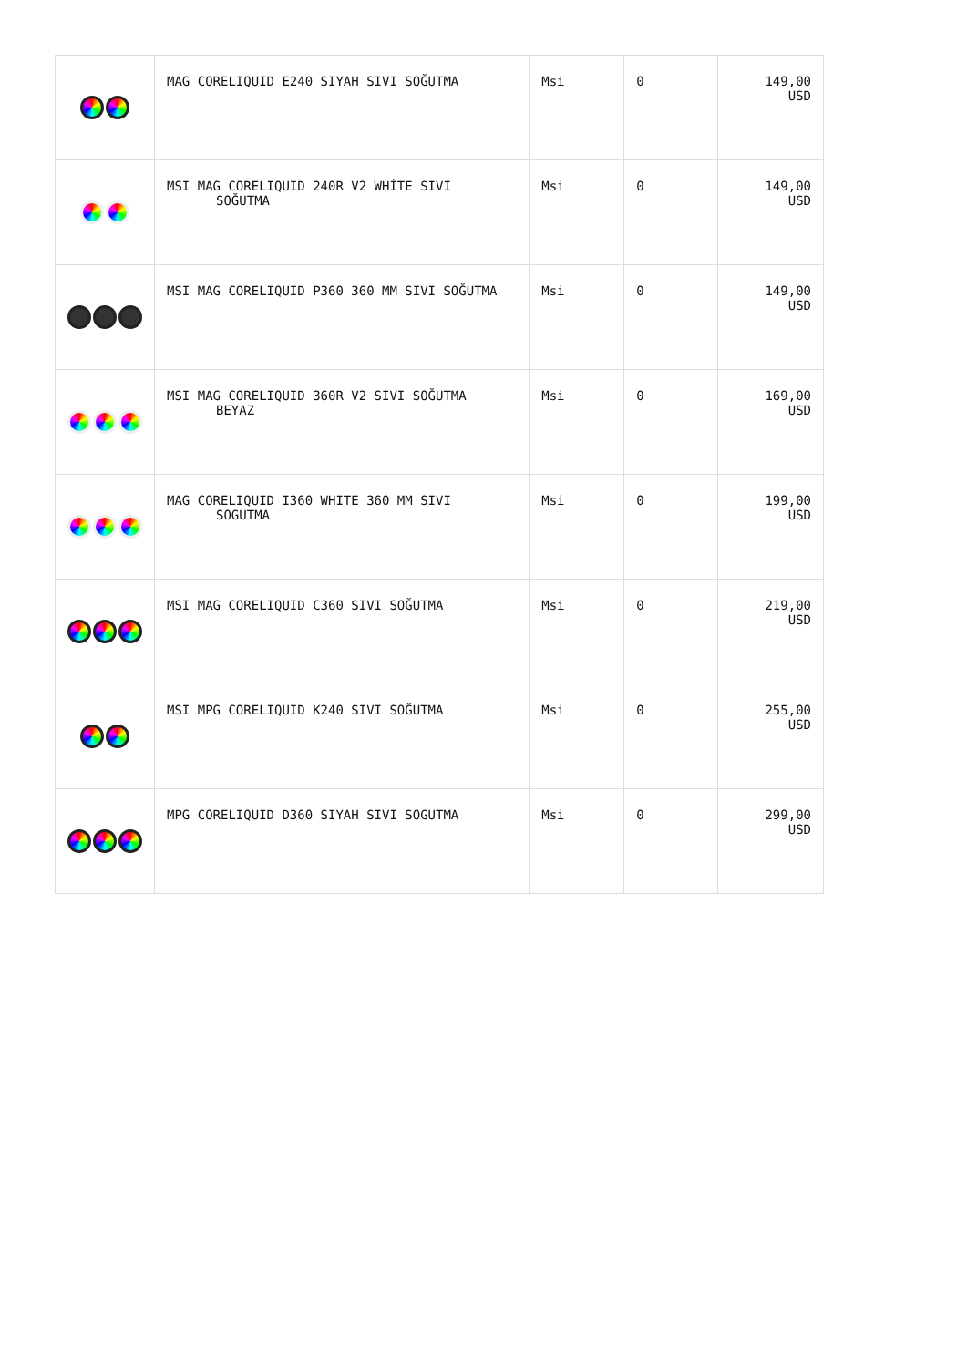| | MAG CORELIQUID E240 SIYAH SIVI SOĞUTMA | Msi | 0 | 149,00 USD |
| | MSI MAG CORELIQUID 240R V2 WHİTE SIVI SOĞUTMA | Msi | 0 | 149,00 USD |
| | MSI MAG CORELIQUID P360 360 MM SIVI SOĞUTMA | Msi | 0 | 149,00 USD |
| | MSI MAG CORELIQUID 360R V2 SIVI SOĞUTMA BEYAZ | Msi | 0 | 169,00 USD |
| | MAG CORELIQUID I360 WHITE 360 MM SIVI SOGUTMA | Msi | 0 | 199,00 USD |
| | MSI MAG CORELIQUID C360 SIVI SOĞUTMA | Msi | 0 | 219,00 USD |
| | MSI MPG CORELIQUID K240 SIVI SOĞUTMA | Msi | 0 | 255,00 USD |
| | MPG CORELIQUID D360 SIYAH SIVI SOGUTMA | Msi | 0 | 299,00 USD |